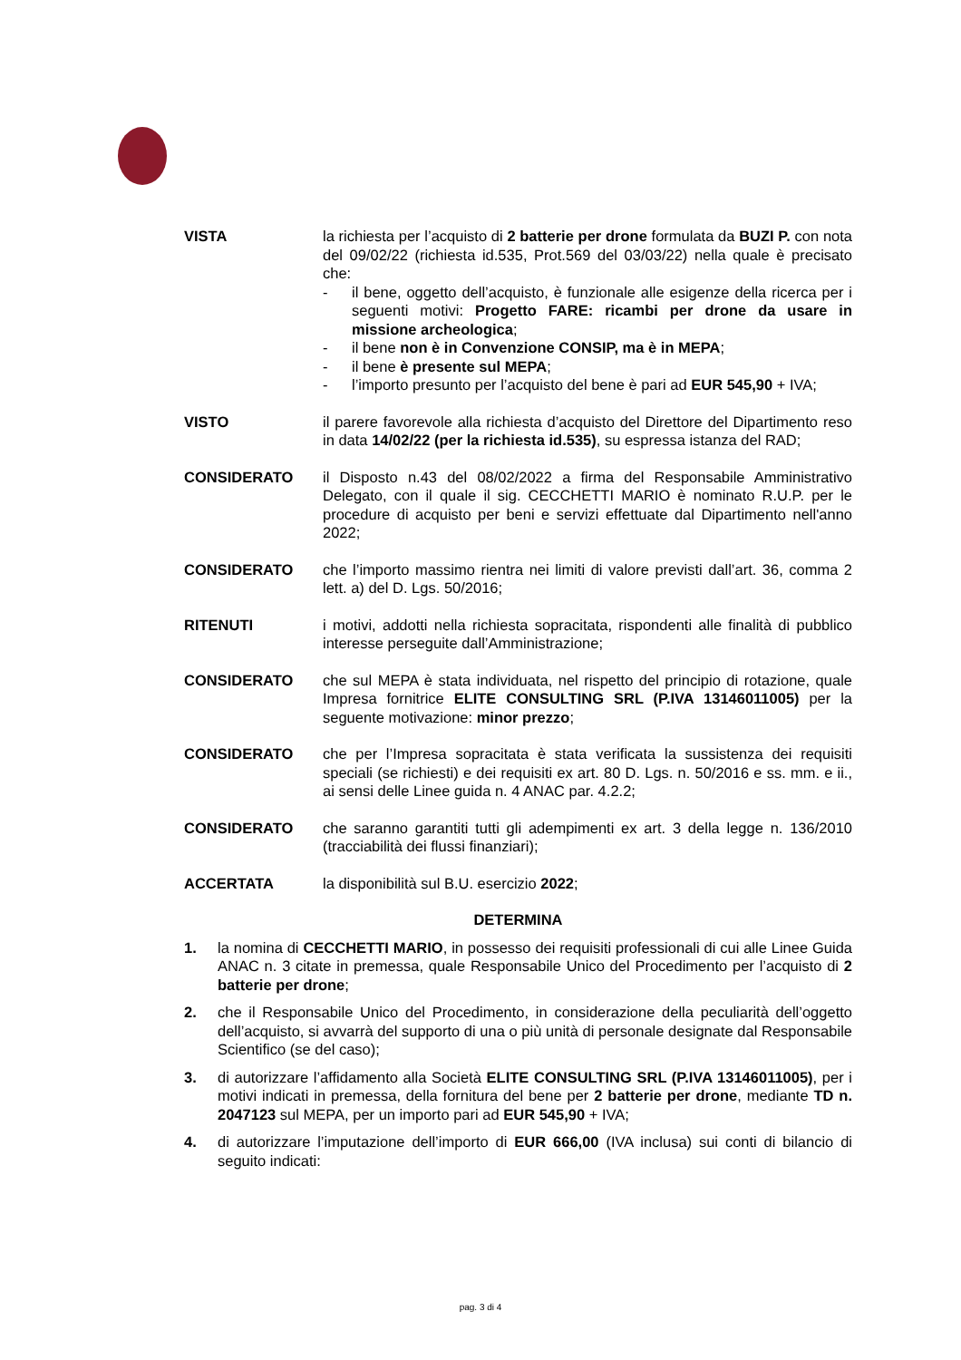VISTA la richiesta per l’acquisto di 2 batterie per drone formulata da BUZI P. con nota del 09/02/22 (richiesta id.535, Prot.569 del 03/03/22) nella quale è precisato che:
- il bene, oggetto dell’acquisto, è funzionale alle esigenze della ricerca per i seguenti motivi: Progetto FARE: ricambi per drone da usare in missione archeologica;
- il bene non è in Convenzione CONSIP, ma è in MEPA;
- il bene è presente sul MEPA;
- l’importo presunto per l’acquisto del bene è pari ad EUR 545,90 + IVA;
VISTO il parere favorevole alla richiesta d’acquisto del Direttore del Dipartimento reso in data 14/02/22 (per la richiesta id.535), su espressa istanza del RAD;
CONSIDERATO il Disposto n.43 del 08/02/2022 a firma del Responsabile Amministrativo Delegato, con il quale il sig. CECCHETTI MARIO è nominato R.U.P. per le procedure di acquisto per beni e servizi effettuate dal Dipartimento nell'anno 2022;
CONSIDERATO che l’importo massimo rientra nei limiti di valore previsti dall’art. 36, comma 2 lett. a) del D. Lgs. 50/2016;
RITENUTI i motivi, addotti nella richiesta sopracitata, rispondenti alle finalità di pubblico interesse perseguite dall’Amministrazione;
CONSIDERATO che sul MEPA è stata individuata, nel rispetto del principio di rotazione, quale Impresa fornitrice ELITE CONSULTING SRL (P.IVA 13146011005) per la seguente motivazione: minor prezzo;
CONSIDERATO che per l’Impresa sopracitata è stata verificata la sussistenza dei requisiti speciali (se richiesti) e dei requisiti ex art. 80 D. Lgs. n. 50/2016 e ss. mm. e ii., ai sensi delle Linee guida n. 4 ANAC par. 4.2.2;
CONSIDERATO che saranno garantiti tutti gli adempimenti ex art. 3 della legge n. 136/2010 (tracciabilità dei flussi finanziari);
ACCERTATA la disponibilità sul B.U. esercizio 2022;
DETERMINA
1. la nomina di CECCHETTI MARIO, in possesso dei requisiti professionali di cui alle Linee Guida ANAC n. 3 citate in premessa, quale Responsabile Unico del Procedimento per l’acquisto di 2 batterie per drone;
2. che il Responsabile Unico del Procedimento, in considerazione della peculiarità dell’oggetto dell’acquisto, si avvarrà del supporto di una o più unità di personale designate dal Responsabile Scientifico (se del caso);
3. di autorizzare l’affidamento alla Società ELITE CONSULTING SRL (P.IVA 13146011005), per i motivi indicati in premessa, della fornitura del bene per 2 batterie per drone, mediante TD n. 2047123 sul MEPA, per un importo pari ad EUR 545,90 + IVA;
4. di autorizzare l’imputazione dell’importo di EUR 666,00 (IVA inclusa) sui conti di bilancio di seguito indicati:
pag. 3 di 4